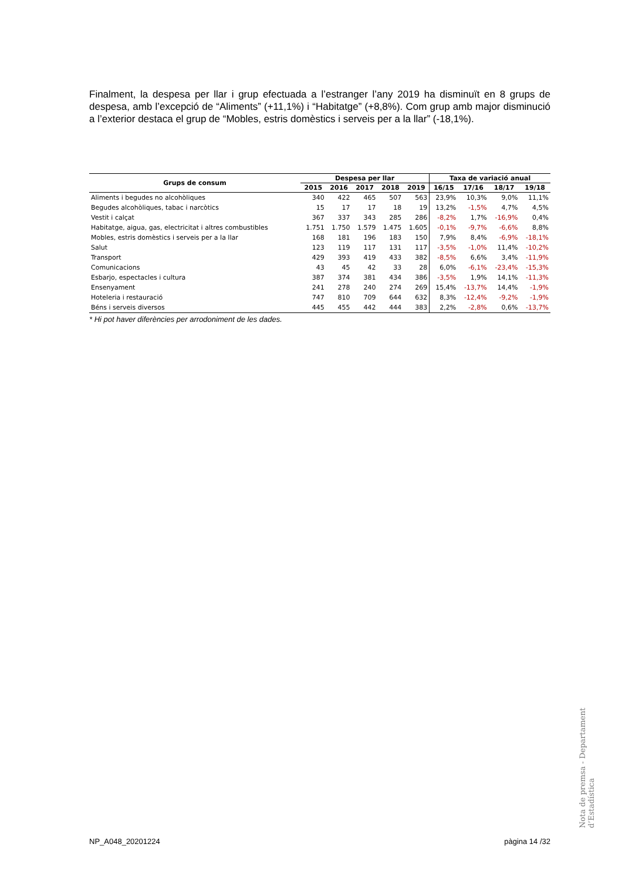Finalment, la despesa per llar i grup efectuada a l’estranger l’any 2019 ha disminuït en 8 grups de despesa, amb l’excepció de “Aliments” (+11,1%) i “Habitatge” (+8,8%). Com grup amb major disminució a l’exterior destaca el grup de “Mobles, estris domèstics i serveis per a la llar” (-18,1%).
| Grups de consum | Despesa per llar | | | | | Taxa de variació anual | | | |
| --- | --- | --- | --- | --- | --- | --- | --- | --- | --- |
| | 2015 | 2016 | 2017 | 2018 | 2019 | 16/15 | 17/16 | 18/17 | 19/18 |
| Aliments i begudes no alcohòliques | 340 | 422 | 465 | 507 | 563 | 23,9% | 10,3% | 9,0% | 11,1% |
| Begudes alcohòliques, tabac i narcòtics | 15 | 17 | 17 | 18 | 19 | 13,2% | -1,5% | 4,7% | 4,5% |
| Vestit i calçat | 367 | 337 | 343 | 285 | 286 | -8,2% | 1,7% | -16,9% | 0,4% |
| Habitatge, aigua, gas, electricitat i altres combustibles | 1.751 | 1.750 | 1.579 | 1.475 | 1.605 | -0,1% | -9,7% | -6,6% | 8,8% |
| Mobles, estris domèstics i serveis per a la llar | 168 | 181 | 196 | 183 | 150 | 7,9% | 8,4% | -6,9% | -18,1% |
| Salut | 123 | 119 | 117 | 131 | 117 | -3,5% | -1,0% | 11,4% | -10,2% |
| Transport | 429 | 393 | 419 | 433 | 382 | -8,5% | 6,6% | 3,4% | -11,9% |
| Comunicacions | 43 | 45 | 42 | 33 | 28 | 6,0% | -6,1% | -23,4% | -15,3% |
| Esbarjo, espectacles i cultura | 387 | 374 | 381 | 434 | 386 | -3,5% | 1,9% | 14,1% | -11,3% |
| Ensenyament | 241 | 278 | 240 | 274 | 269 | 15,4% | -13,7% | 14,4% | -1,9% |
| Hoteleria i restauració | 747 | 810 | 709 | 644 | 632 | 8,3% | -12,4% | -9,2% | -1,9% |
| Béns i serveis diversos | 445 | 455 | 442 | 444 | 383 | 2,2% | -2,8% | 0,6% | -13,7% |
* Hi pot haver diferències per arrodoniment de les dades.
Nota de premsa - Departament d’Estadística
NP_A048_20201224 pàgina 14 /32